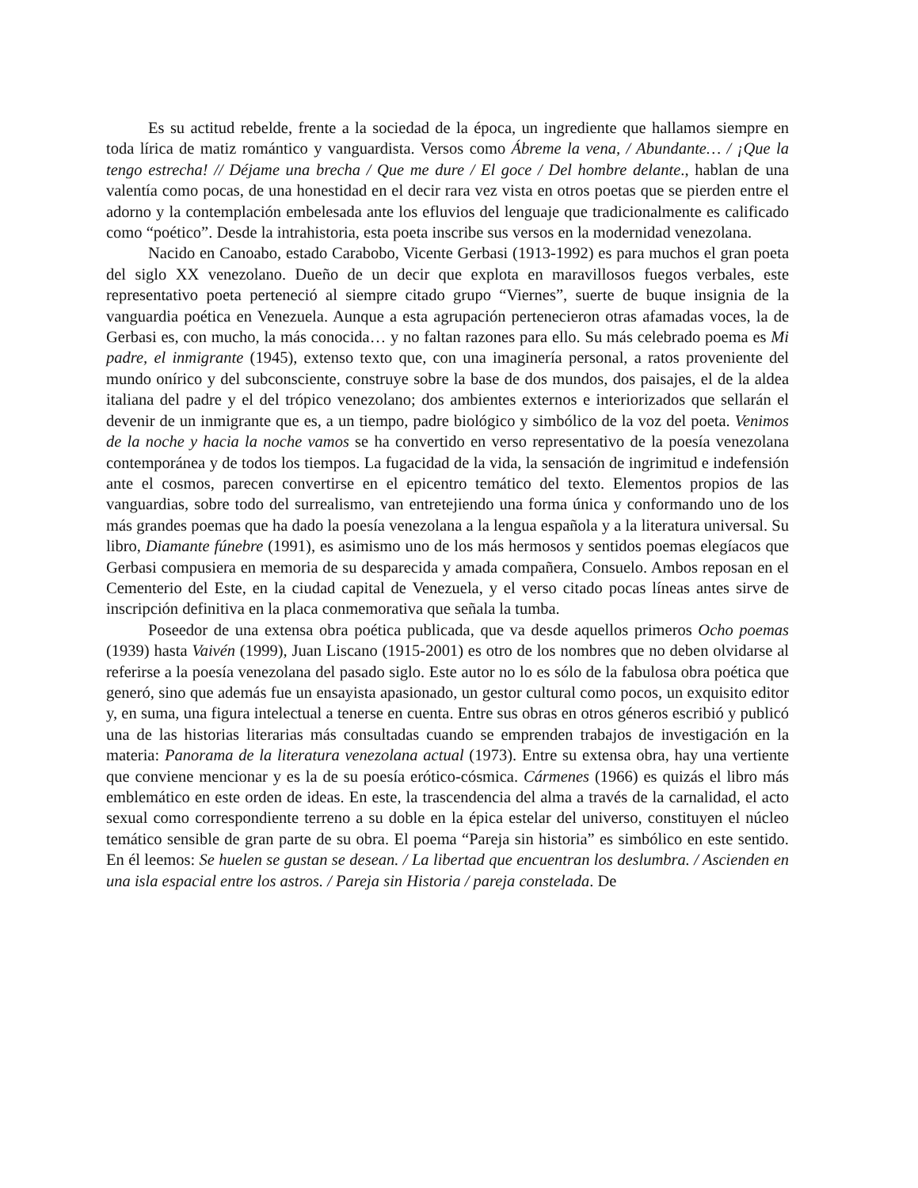Es su actitud rebelde, frente a la sociedad de la época, un ingrediente que hallamos siempre en toda lírica de matiz romántico y vanguardista. Versos como Ábreme la vena, / Abundante… / ¡Que la tengo estrecha! // Déjame una brecha / Que me dure / El goce / Del hombre delante., hablan de una valentía como pocas, de una honestidad en el decir rara vez vista en otros poetas que se pierden entre el adorno y la contemplación embelesada ante los efluvios del lenguaje que tradicionalmente es calificado como “poético”. Desde la intrahistoria, esta poeta inscribe sus versos en la modernidad venezolana.
Nacido en Canoabo, estado Carabobo, Vicente Gerbasi (1913-1992) es para muchos el gran poeta del siglo XX venezolano. Dueño de un decir que explota en maravillosos fuegos verbales, este representativo poeta perteneció al siempre citado grupo “Viernes”, suerte de buque insignia de la vanguardia poética en Venezuela. Aunque a esta agrupación pertenecieron otras afamadas voces, la de Gerbasi es, con mucho, la más conocida… y no faltan razones para ello. Su más celebrado poema es Mi padre, el inmigrante (1945), extenso texto que, con una imaginería personal, a ratos proveniente del mundo onírico y del subconsciente, construye sobre la base de dos mundos, dos paisajes, el de la aldea italiana del padre y el del trópico venezolano; dos ambientes externos e interiorizados que sellarán el devenir de un inmigrante que es, a un tiempo, padre biológico y simbólico de la voz del poeta. Venimos de la noche y hacia la noche vamos se ha convertido en verso representativo de la poesía venezolana contemporánea y de todos los tiempos. La fugacidad de la vida, la sensación de ingrimitud e indefensión ante el cosmos, parecen convertirse en el epicentro temático del texto. Elementos propios de las vanguardias, sobre todo del surrealismo, van entretejiendo una forma única y conformando uno de los más grandes poemas que ha dado la poesía venezolana a la lengua española y a la literatura universal. Su libro, Diamante fúnebre (1991), es asimismo uno de los más hermosos y sentidos poemas elegíacos que Gerbasi compusiera en memoria de su desparecida y amada compañera, Consuelo. Ambos reposan en el Cementerio del Este, en la ciudad capital de Venezuela, y el verso citado pocas líneas antes sirve de inscripción definitiva en la placa conmemorativa que señala la tumba.
Poseedor de una extensa obra poética publicada, que va desde aquellos primeros Ocho poemas (1939) hasta Vaivén (1999), Juan Liscano (1915-2001) es otro de los nombres que no deben olvidarse al referirse a la poesía venezolana del pasado siglo. Este autor no lo es sólo de la fabulosa obra poética que generó, sino que además fue un ensayista apasionado, un gestor cultural como pocos, un exquisito editor y, en suma, una figura intelectual a tenerse en cuenta. Entre sus obras en otros géneros escribió y publicó una de las historias literarias más consultadas cuando se emprenden trabajos de investigación en la materia: Panorama de la literatura venezolana actual (1973). Entre su extensa obra, hay una vertiente que conviene mencionar y es la de su poesía erótico-cósmica. Cármenes (1966) es quizás el libro más emblemático en este orden de ideas. En este, la trascendencia del alma a través de la carnalidad, el acto sexual como correspondiente terreno a su doble en la épica estelar del universo, constituyen el núcleo temático sensible de gran parte de su obra. El poema “Pareja sin historia” es simbólico en este sentido. En él leemos: Se huelen se gustan se desean. / La libertad que encuentran los deslumbra. / Ascienden en una isla espacial entre los astros. / Pareja sin Historia / pareja constelada. De